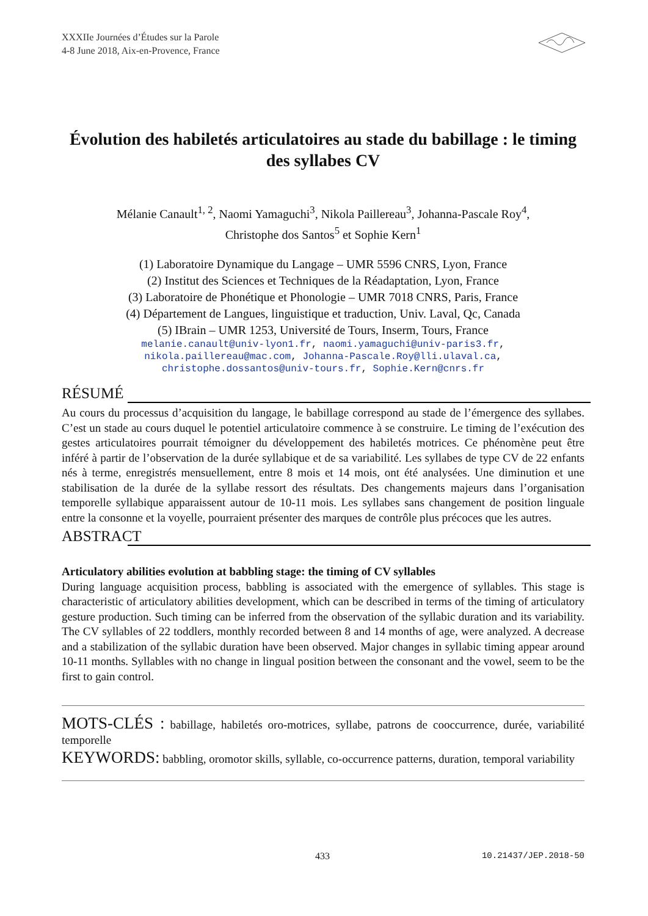XXXIIe Journées d’Études sur la Parole
4-8 June 2018, Aix-en-Provence, France
Évolution des habiletés articulatoires au stade du babillage : le timing des syllabes CV
Mélanie Canault<sup>1, 2</sup>, Naomi Yamaguchi<sup>3</sup>, Nikola Paillereau<sup>3</sup>, Johanna-Pascale Roy<sup>4</sup>,
Christophe dos Santos<sup>5</sup> et Sophie Kern<sup>1</sup>
(1) Laboratoire Dynamique du Langage – UMR 5596 CNRS, Lyon, France
(2) Institut des Sciences et Techniques de la Réadaptation, Lyon, France
(3) Laboratoire de Phonétique et Phonologie – UMR 7018 CNRS, Paris, France
(4) Département de Langues, linguistique et traduction, Univ. Laval, Qc, Canada
(5) IBrain – UMR 1253, Université de Tours, Inserm, Tours, France
melanie.canault@univ-lyon1.fr, naomi.yamaguchi@univ-paris3.fr,
nikola.paillereau@mac.com, Johanna-Pascale.Roy@lli.ulaval.ca,
christophe.dossantos@univ-tours.fr, Sophie.Kern@cnrs.fr
RÉSUMÉ
Au cours du processus d’acquisition du langage, le babillage correspond au stade de l’émergence des syllabes. C’est un stade au cours duquel le potentiel articulatoire commence à se construire. Le timing de l’exécution des gestes articulatoires pourrait témoigner du développement des habiletés motrices. Ce phénomène peut être inféré à partir de l’observation de la durée syllabique et de sa variabilité. Les syllabes de type CV de 22 enfants nés à terme, enregistrés mensuellement, entre 8 mois et 14 mois, ont été analysées. Une diminution et une stabilisation de la durée de la syllabe ressort des résultats. Des changements majeurs dans l’organisation temporelle syllabique apparaissent autour de 10-11 mois. Les syllabes sans changement de position linguale entre la consonne et la voyelle, pourraient présenter des marques de contrôle plus précoces que les autres.
ABSTRACT
Articulatory abilities evolution at babbling stage: the timing of CV syllables
During language acquisition process, babbling is associated with the emergence of syllables. This stage is characteristic of articulatory abilities development, which can be described in terms of the timing of articulatory gesture production. Such timing can be inferred from the observation of the syllabic duration and its variability. The CV syllables of 22 toddlers, monthly recorded between 8 and 14 months of age, were analyzed. A decrease and a stabilization of the syllabic duration have been observed. Major changes in syllabic timing appear around 10-11 months. Syllables with no change in lingual position between the consonant and the vowel, seem to be the first to gain control.
MOTS-CLÉS : babillage, habiletés oro-motrices, syllabe, patrons de cooccurrence, durée, variabilité temporelle
KEYWORDS: babbling, oromotor skills, syllable, co-occurrence patterns, duration, temporal variability
433 10.21437/JEP.2018-50